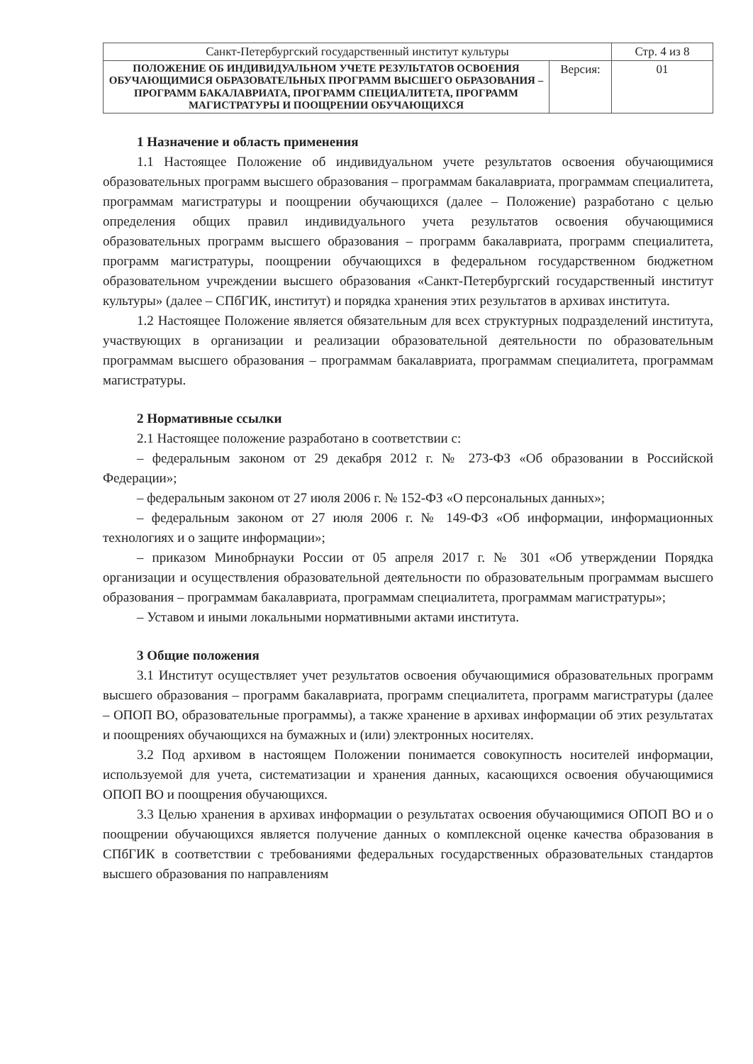| Санкт-Петербургский государственный институт культуры | | Стр. 4 из 8 |
| ПОЛОЖЕНИЕ ОБ ИНДИВИДУАЛЬНОМ УЧЕТЕ РЕЗУЛЬТАТОВ ОСВОЕНИЯ ОБУЧАЮЩИМИСЯ ОБРАЗОВАТЕЛЬНЫХ ПРОГРАММ ВЫСШЕГО ОБРАЗОВАНИЯ – ПРОГРАММ БАКАЛАВРИАТА, ПРОГРАММ СПЕЦИАЛИТЕТА, ПРОГРАММ МАГИСТРАТУРЫ И ПООЩРЕНИИ ОБУЧАЮЩИХСЯ | Версия: | 01 |
1 Назначение и область применения
1.1 Настоящее Положение об индивидуальном учете результатов освоения обучающимися образовательных программ высшего образования – программам бакалавриата, программам специалитета, программам магистратуры и поощрении обучающихся (далее – Положение) разработано с целью определения общих правил индивидуального учета результатов освоения обучающимися образовательных программ высшего образования – программ бакалавриата, программ специалитета, программ магистратуры, поощрении обучающихся в федеральном государственном бюджетном образовательном учреждении высшего образования «Санкт-Петербургский государственный институт культуры» (далее – СПбГИК, институт) и порядка хранения этих результатов в архивах института.
1.2 Настоящее Положение является обязательным для всех структурных подразделений института, участвующих в организации и реализации образовательной деятельности по образовательным программам высшего образования – программам бакалавриата, программам специалитета, программам магистратуры.
2 Нормативные ссылки
2.1 Настоящее положение разработано в соответствии с:
– федеральным законом от 29 декабря 2012 г. № 273-ФЗ «Об образовании в Российской Федерации»;
– федеральным законом от 27 июля 2006 г. № 152-ФЗ «О персональных данных»;
– федеральным законом от 27 июля 2006 г. № 149-ФЗ «Об информации, информационных технологиях и о защите информации»;
– приказом Минобрнауки России от 05 апреля 2017 г. № 301 «Об утверждении Порядка организации и осуществления образовательной деятельности по образовательным программам высшего образования – программам бакалавриата, программам специалитета, программам магистратуры»;
– Уставом и иными локальными нормативными актами института.
3 Общие положения
3.1 Институт осуществляет учет результатов освоения обучающимися образовательных программ высшего образования – программ бакалавриата, программ специалитета, программ магистратуры (далее – ОПОП ВО, образовательные программы), а также хранение в архивах информации об этих результатах и поощрениях обучающихся на бумажных и (или) электронных носителях.
3.2 Под архивом в настоящем Положении понимается совокупность носителей информации, используемой для учета, систематизации и хранения данных, касающихся освоения обучающимися ОПОП ВО и поощрения обучающихся.
3.3 Целью хранения в архивах информации о результатах освоения обучающимися ОПОП ВО и о поощрении обучающихся является получение данных о комплексной оценке качества образования в СПбГИК в соответствии с требованиями федеральных государственных образовательных стандартов высшего образования по направлениям